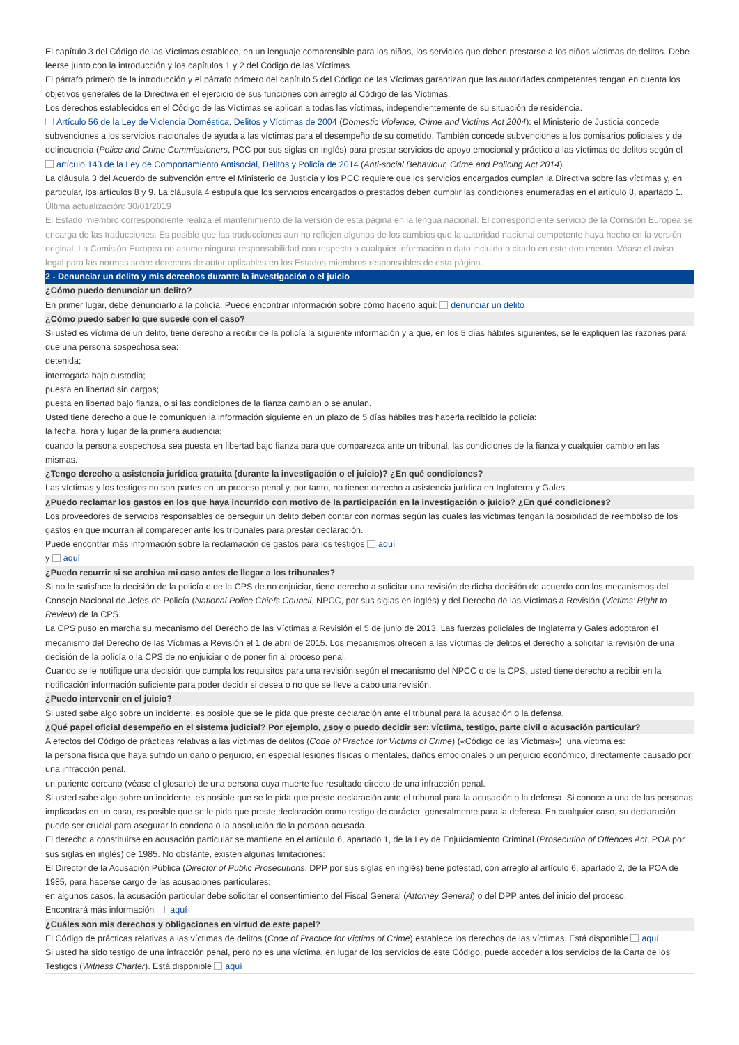El capítulo 3 del Código de las Víctimas establece, en un lenguaje comprensible para los niños, los servicios que deben prestarse a los niños víctimas de delitos. Debe leerse junto con la introducción y los capítulos 1 y 2 del Código de las Víctimas.
El párrafo primero de la introducción y el párrafo primero del capítulo 5 del Código de las Víctimas garantizan que las autoridades competentes tengan en cuenta los objetivos generales de la Directiva en el ejercicio de sus funciones con arreglo al Código de las Víctimas.
Los derechos establecidos en el Código de las Víctimas se aplican a todas las víctimas, independientemente de su situación de residencia.
Artículo 56 de la Ley de Violencia Doméstica, Delitos y Víctimas de 2004 (Domestic Violence, Crime and Victims Act 2004): el Ministerio de Justicia concede subvenciones a los servicios nacionales de ayuda a las víctimas para el desempeño de su cometido. También concede subvenciones a los comisarios policiales y de delincuencia (Police and Crime Commissioners, PCC por sus siglas en inglés) para prestar servicios de apoyo emocional y práctico a las víctimas de delitos según el artículo 143 de la Ley de Comportamiento Antisocial, Delitos y Policía de 2014 (Anti-social Behaviour, Crime and Policing Act 2014).
La cláusula 3 del Acuerdo de subvención entre el Ministerio de Justicia y los PCC requiere que los servicios encargados cumplan la Directiva sobre las víctimas y, en particular, los artículos 8 y 9. La cláusula 4 estipula que los servicios encargados o prestados deben cumplir las condiciones enumeradas en el artículo 8, apartado 1.
Última actualización: 30/01/2019
El Estado miembro correspondiente realiza el mantenimiento de la versión de esta página en la lengua nacional. El correspondiente servicio de la Comisión Europea se encarga de las traducciones. Es posible que las traducciones aun no reflejen algunos de los cambios que la autoridad nacional competente haya hecho en la versión original. La Comisión Europea no asume ninguna responsabilidad con respecto a cualquier información o dato incluido o citado en este documento. Véase el aviso legal para las normas sobre derechos de autor aplicables en los Estados miembros responsables de esta página.
2 - Denunciar un delito y mis derechos durante la investigación o el juicio
¿Cómo puedo denunciar un delito?
En primer lugar, debe denunciarlo a la policía. Puede encontrar información sobre cómo hacerlo aquí: denunciar un delito
¿Cómo puedo saber lo que sucede con el caso?
Si usted es víctima de un delito, tiene derecho a recibir de la policía la siguiente información y a que, en los 5 días hábiles siguientes, se le expliquen las razones para que una persona sospechosa sea:
detenida;
interrogada bajo custodia;
puesta en libertad sin cargos;
puesta en libertad bajo fianza, o si las condiciones de la fianza cambian o se anulan.
Usted tiene derecho a que le comuniquen la información siguiente en un plazo de 5 días hábiles tras haberla recibido la policía:
la fecha, hora y lugar de la primera audiencia;
cuando la persona sospechosa sea puesta en libertad bajo fianza para que comparezca ante un tribunal, las condiciones de la fianza y cualquier cambio en las mismas.
¿Tengo derecho a asistencia jurídica gratuita (durante la investigación o el juicio)? ¿En qué condiciones?
Las víctimas y los testigos no son partes en un proceso penal y, por tanto, no tienen derecho a asistencia jurídica en Inglaterra y Gales.
¿Puedo reclamar los gastos en los que haya incurrido con motivo de la participación en la investigación o juicio? ¿En qué condiciones?
Los proveedores de servicios responsables de perseguir un delito deben contar con normas según las cuales las víctimas tengan la posibilidad de reembolso de los gastos en que incurran al comparecer ante los tribunales para prestar declaración.
Puede encontrar más información sobre la reclamación de gastos para los testigos aquí
y aquí
¿Puedo recurrir si se archiva mi caso antes de llegar a los tribunales?
Si no le satisface la decisión de la policía o de la CPS de no enjuiciar, tiene derecho a solicitar una revisión de dicha decisión de acuerdo con los mecanismos del Consejo Nacional de Jefes de Policía (National Police Chiefs Council, NPCC, por sus siglas en inglés) y del Derecho de las Víctimas a Revisión (Victims’ Right to Review) de la CPS.
La CPS puso en marcha su mecanismo del Derecho de las Víctimas a Revisión el 5 de junio de 2013. Las fuerzas policiales de Inglaterra y Gales adoptaron el mecanismo del Derecho de las Víctimas a Revisión el 1 de abril de 2015. Los mecanismos ofrecen a las víctimas de delitos el derecho a solicitar la revisión de una decisión de la policía o la CPS de no enjuiciar o de poner fin al proceso penal.
Cuando se le notifique una decisión que cumpla los requisitos para una revisión según el mecanismo del NPCC o de la CPS, usted tiene derecho a recibir en la notificación información suficiente para poder decidir si desea o no que se lleve a cabo una revisión.
¿Puedo intervenir en el juicio?
Si usted sabe algo sobre un incidente, es posible que se le pida que preste declaración ante el tribunal para la acusación o la defensa.
¿Qué papel oficial desempeño en el sistema judicial? Por ejemplo, ¿soy o puedo decidir ser: víctima, testigo, parte civil o acusación particular?
A efectos del Código de prácticas relativas a las víctimas de delitos (Code of Practice for Victims of Crime) («Código de las Víctimas»), una víctima es:
la persona física que haya sufrido un daño o perjuicio, en especial lesiones físicas o mentales, daños emocionales o un perjuicio económico, directamente causado por una infracción penal.
un pariente cercano (véase el glosario) de una persona cuya muerte fue resultado directo de una infracción penal.
Si usted sabe algo sobre un incidente, es posible que se le pida que preste declaración ante el tribunal para la acusación o la defensa. Si conoce a una de las personas implicadas en un caso, es posible que se le pida que preste declaración como testigo de carácter, generalmente para la defensa. En cualquier caso, su declaración puede ser crucial para asegurar la condena o la absolución de la persona acusada.
El derecho a constituirse en acusación particular se mantiene en el artículo 6, apartado 1, de la Ley de Enjuiciamiento Criminal (Prosecution of Offences Act, POA por sus siglas en inglés) de 1985. No obstante, existen algunas limitaciones:
El Director de la Acusación Pública (Director of Public Prosecutions, DPP por sus siglas en inglés) tiene potestad, con arreglo al artículo 6, apartado 2, de la POA de 1985, para hacerse cargo de las acusaciones particulares;
en algunos casos, la acusación particular debe solicitar el consentimiento del Fiscal General (Attorney General) o del DPP antes del inicio del proceso.
Encontrará más información aquí
¿Cuáles son mis derechos y obligaciones en virtud de este papel?
El Código de prácticas relativas a las víctimas de delitos (Code of Practice for Victims of Crime) establece los derechos de las víctimas. Está disponible aquí
Si usted ha sido testigo de una infracción penal, pero no es una víctima, en lugar de los servicios de este Código, puede acceder a los servicios de la Carta de los Testigos (Witness Charter). Está disponible aquí